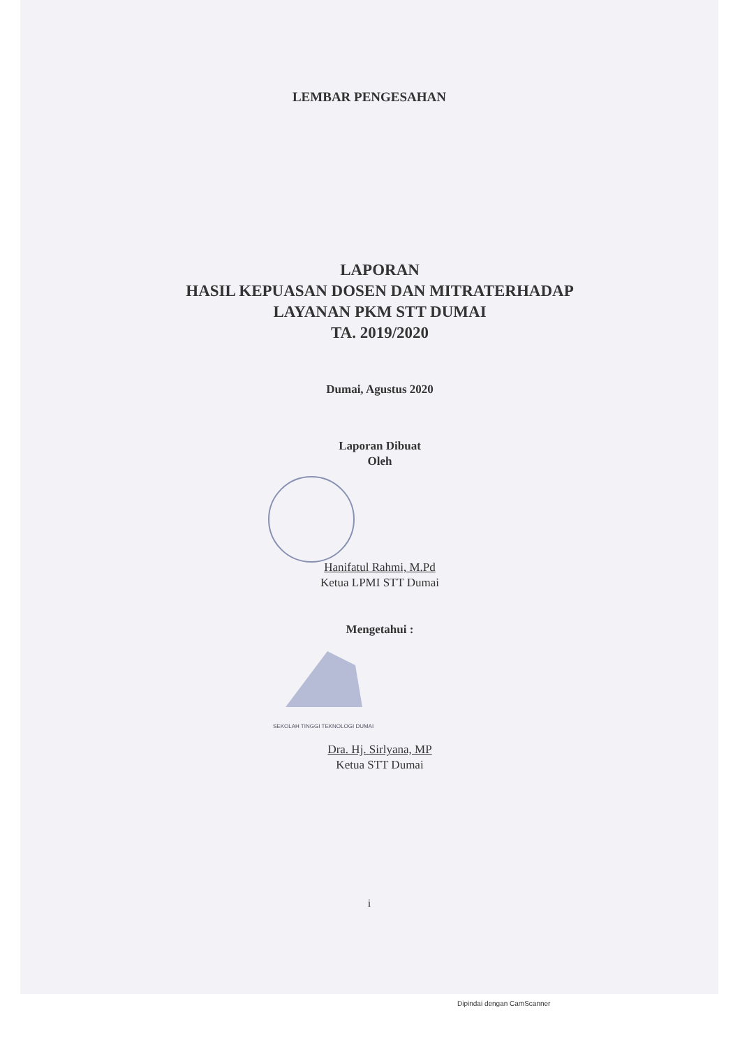LEMBAR PENGESAHAN
LAPORAN
HASIL KEPUASAN DOSEN DAN MITRATERHADAP
LAYANAN PKM STT DUMAI
TA. 2019/2020
Dumai, Agustus 2020
Laporan Dibuat
Oleh
Hanifatul Rahmi, M.Pd
Ketua LPMI STT Dumai
Mengetahui :
SEKOLAH TINGGI TEKNOLOGI DUMAI
Dra. Hj. Sirlyana, MP
Ketua STT Dumai
i
Dipindai dengan CamScanner